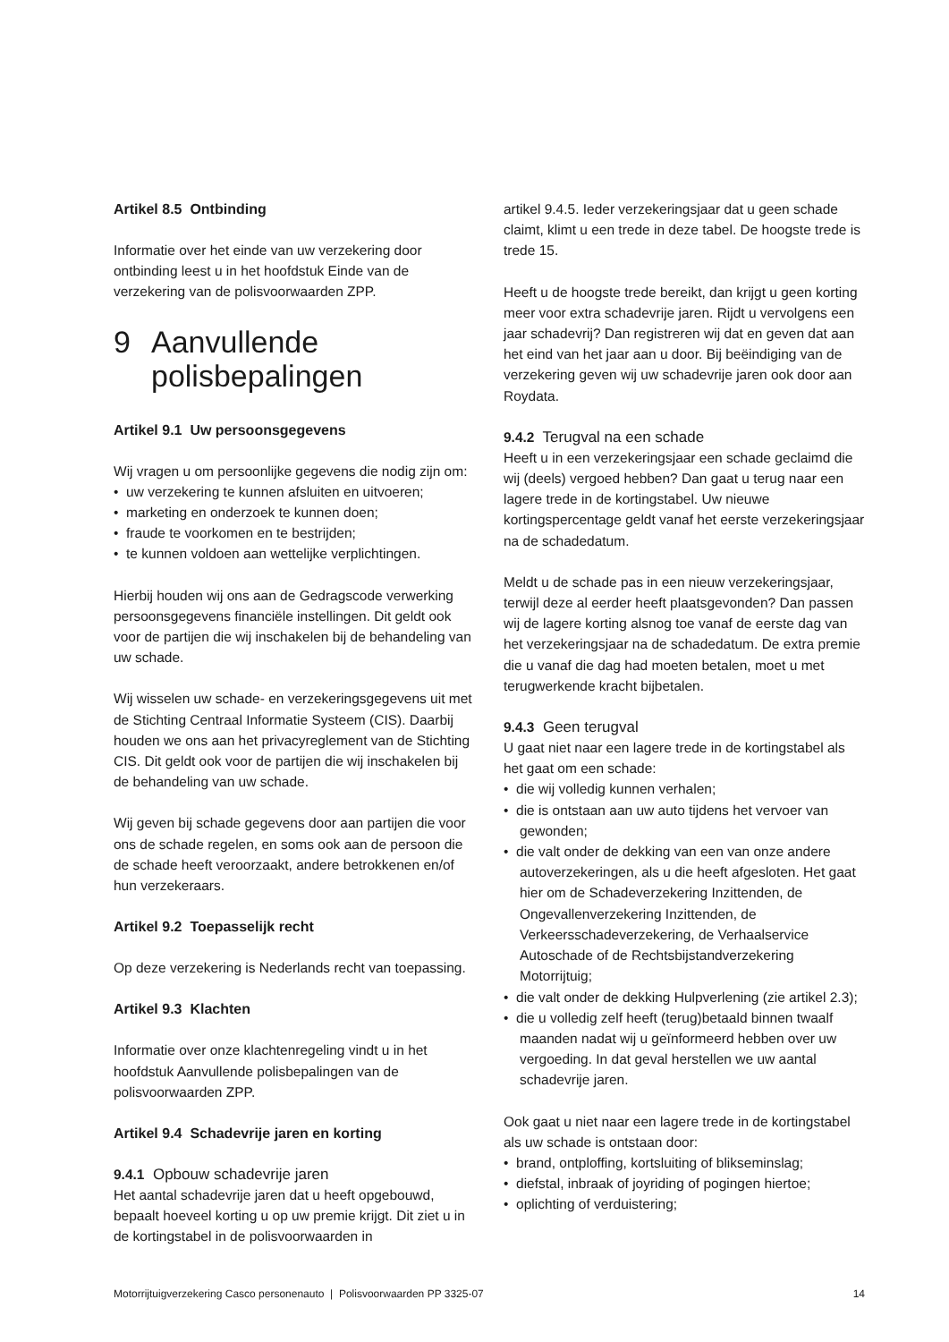Artikel 8.5 Ontbinding
Informatie over het einde van uw verzekering door ontbinding leest u in het hoofdstuk Einde van de verzekering van de polisvoorwaarden ZPP.
9 Aanvullende
polisbepalingen
Artikel 9.1 Uw persoonsgegevens
Wij vragen u om persoonlijke gegevens die nodig zijn om:
• uw verzekering te kunnen afsluiten en uitvoeren;
• marketing en onderzoek te kunnen doen;
• fraude te voorkomen en te bestrijden;
• te kunnen voldoen aan wettelijke verplichtingen.
Hierbij houden wij ons aan de Gedragscode verwerking persoonsgegevens financiële instellingen. Dit geldt ook voor de partijen die wij inschakelen bij de behandeling van uw schade.
Wij wisselen uw schade- en verzekeringsgegevens uit met de Stichting Centraal Informatie Systeem (CIS). Daarbij houden we ons aan het privacyreglement van de Stichting CIS. Dit geldt ook voor de partijen die wij inschakelen bij de behandeling van uw schade.
Wij geven bij schade gegevens door aan partijen die voor ons de schade regelen, en soms ook aan de persoon die de schade heeft veroorzaakt, andere betrokkenen en/of hun verzekeraars.
Artikel 9.2 Toepasselijk recht
Op deze verzekering is Nederlands recht van toepassing.
Artikel 9.3 Klachten
Informatie over onze klachtenregeling vindt u in het hoofdstuk Aanvullende polisbepalingen van de polisvoorwaarden ZPP.
Artikel 9.4 Schadevrije jaren en korting
9.4.1 Opbouw schadevrije jaren
Het aantal schadevrije jaren dat u heeft opgebouwd, bepaalt hoeveel korting u op uw premie krijgt. Dit ziet u in de kortingstabel in de polisvoorwaarden in
artikel 9.4.5. Ieder verzekeringsjaar dat u geen schade claimt, klimt u een trede in deze tabel. De hoogste trede is trede 15.
Heeft u de hoogste trede bereikt, dan krijgt u geen korting meer voor extra schadevrije jaren. Rijdt u vervolgens een jaar schadevrij? Dan registreren wij dat en geven dat aan het eind van het jaar aan u door. Bij beëindiging van de verzekering geven wij uw schadevrije jaren ook door aan Roydata.
9.4.2 Terugval na een schade
Heeft u in een verzekeringsjaar een schade geclaimd die wij (deels) vergoed hebben? Dan gaat u terug naar een lagere trede in de kortingstabel. Uw nieuwe kortingspercentage geldt vanaf het eerste verzekeringsjaar na de schadedatum.
Meldt u de schade pas in een nieuw verzekeringsjaar, terwijl deze al eerder heeft plaatsgevonden? Dan passen wij de lagere korting alsnog toe vanaf de eerste dag van het verzekeringsjaar na de schadedatum. De extra premie die u vanaf die dag had moeten betalen, moet u met terugwerkende kracht bijbetalen.
9.4.3 Geen terugval
U gaat niet naar een lagere trede in de kortingstabel als het gaat om een schade:
• die wij volledig kunnen verhalen;
• die is ontstaan aan uw auto tijdens het vervoer van gewonden;
• die valt onder de dekking van een van onze andere autoverzekeringen, als u die heeft afgesloten. Het gaat hier om de Schadeverzekering Inzittenden, de Ongevallenverzekering Inzittenden, de Verkeersschadeverzekering, de Verhaalservice Autoschade of de Rechtsbijstandverzekering Motorrijtuig;
• die valt onder de dekking Hulpverlening (zie artikel 2.3);
• die u volledig zelf heeft (terug)betaald binnen twaalf maanden nadat wij u geïnformeerd hebben over uw vergoeding. In dat geval herstellen we uw aantal schadevrije jaren.
Ook gaat u niet naar een lagere trede in de kortingstabel als uw schade is ontstaan door:
• brand, ontploffing, kortsluiting of blikseminslag;
• diefstal, inbraak of joyriding of pogingen hiertoe;
• oplichting of verduistering;
Motorrijtuigverzekering Casco personenauto | Polisvoorwaarden PP 3325-07 14